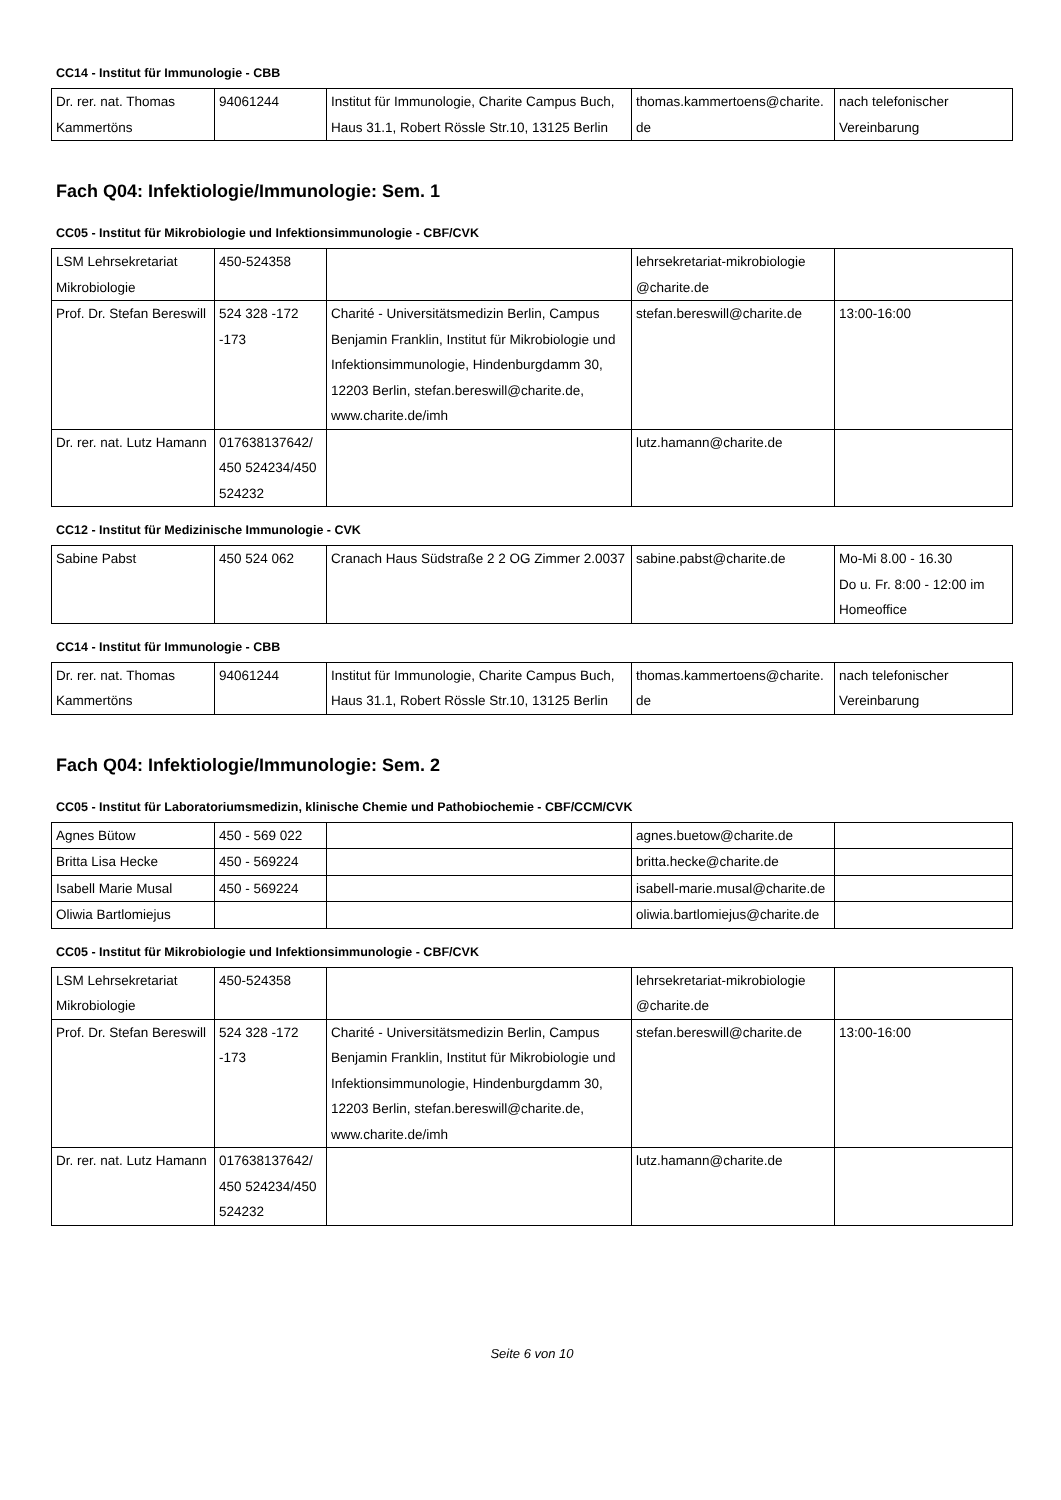CC14 - Institut für Immunologie - CBB
| Dr. rer. nat. Thomas Kammertöns | 94061244 | Institut für Immunologie, Charite Campus Buch, Haus 31.1, Robert Rössle Str.10, 13125 Berlin | thomas.kammertoens@charite.de | nach telefonischer Vereinbarung |
Fach Q04: Infektiologie/Immunologie: Sem. 1
CC05 - Institut für Mikrobiologie und Infektionsimmunologie - CBF/CVK
| LSM Lehrsekretariat Mikrobiologie | 450-524358 | | lehrsekretariat-mikrobiologie @charite.de | |
| Prof. Dr. Stefan Bereswill | 524 328 -172 -173 | Charité - Universitätsmedizin Berlin, Campus Benjamin Franklin, Institut für Mikrobiologie und Infektionsimmunologie, Hindenburgdamm 30, 12203 Berlin, stefan.bereswill@charite.de, www.charite.de/imh | stefan.bereswill@charite.de | 13:00-16:00 |
| Dr. rer. nat. Lutz Hamann | 017638137642/ 450 524234/450 524232 | | lutz.hamann@charite.de | |
CC12 - Institut für Medizinische Immunologie - CVK
| Sabine Pabst | 450 524 062 | Cranach Haus Südstraße 2 2 OG Zimmer 2.0037 | sabine.pabst@charite.de | Mo-Mi 8.00 - 16.30 Do u. Fr. 8:00 - 12:00 im Homeoffice |
CC14 - Institut für Immunologie - CBB
| Dr. rer. nat. Thomas Kammertöns | 94061244 | Institut für Immunologie, Charite Campus Buch, Haus 31.1, Robert Rössle Str.10, 13125 Berlin | thomas.kammertoens@charite.de | nach telefonischer Vereinbarung |
Fach Q04: Infektiologie/Immunologie: Sem. 2
CC05 - Institut für Laboratoriumsmedizin, klinische Chemie und Pathobiochemie - CBF/CCM/CVK
| Agnes Bütow | 450 - 569 022 | | agnes.buetow@charite.de | |
| Britta Lisa Hecke | 450 - 569224 | | britta.hecke@charite.de | |
| Isabell Marie Musal | 450 - 569224 | | isabell-marie.musal@charite.de | |
| Oliwia Bartlomiejus | | | oliwia.bartlomiejus@charite.de | |
CC05 - Institut für Mikrobiologie und Infektionsimmunologie - CBF/CVK
| LSM Lehrsekretariat Mikrobiologie | 450-524358 | | lehrsekretariat-mikrobiologie @charite.de | |
| Prof. Dr. Stefan Bereswill | 524 328 -172 -173 | Charité - Universitätsmedizin Berlin, Campus Benjamin Franklin, Institut für Mikrobiologie und Infektionsimmunologie, Hindenburgdamm 30, 12203 Berlin, stefan.bereswill@charite.de, www.charite.de/imh | stefan.bereswill@charite.de | 13:00-16:00 |
| Dr. rer. nat. Lutz Hamann | 017638137642/ 450 524234/450 524232 | | lutz.hamann@charite.de | |
Seite 6 von 10